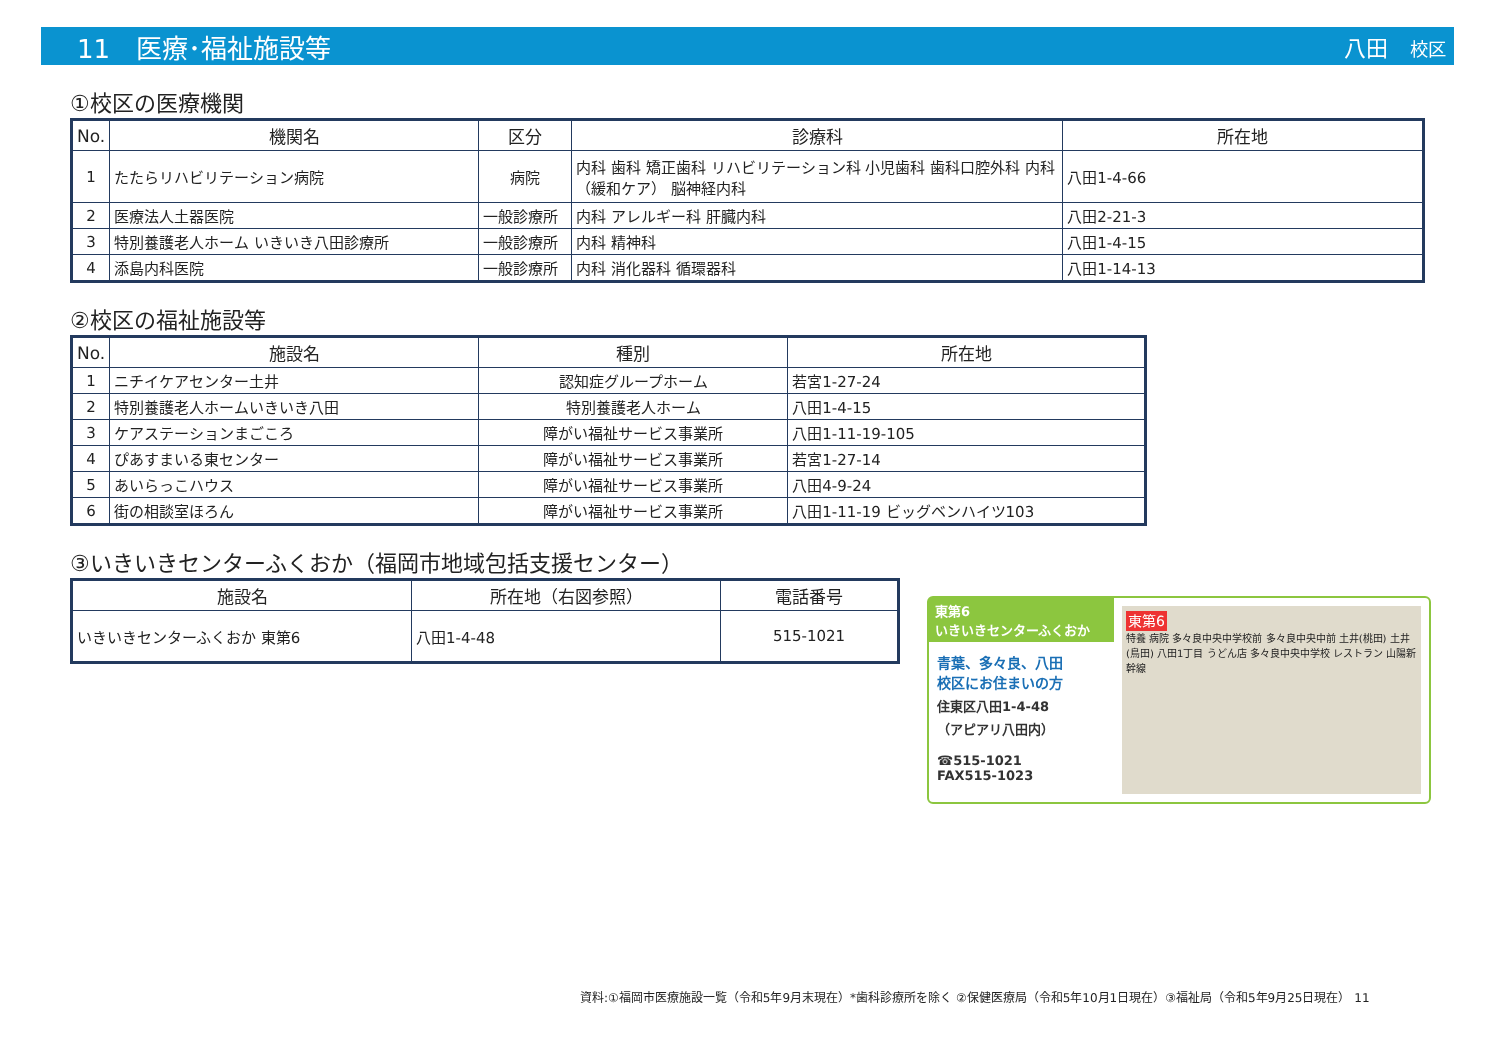11　医療･福祉施設等 八田　校区
①校区の医療機関
| No. | 機関名 | 区分 | 診療科 | 所在地 |
| --- | --- | --- | --- | --- |
| 1 | たたらリハビリテーション病院 | 病院 | 内科 歯科 矯正歯科 リハビリテーション科 小児歯科 歯科口腔外科 内科（緩和ケア） 脳神経内科 | 八田1-4-66 |
| 2 | 医療法人土器医院 | 一般診療所 | 内科 アレルギー科 肝臓内科 | 八田2-21-3 |
| 3 | 特別養護老人ホーム いきいき八田診療所 | 一般診療所 | 内科 精神科 | 八田1-4-15 |
| 4 | 添島内科医院 | 一般診療所 | 内科 消化器科 循環器科 | 八田1-14-13 |
②校区の福祉施設等
| No. | 施設名 | 種別 | 所在地 |
| --- | --- | --- | --- |
| 1 | ニチイケアセンター土井 | 認知症グループホーム | 若宮1-27-24 |
| 2 | 特別養護老人ホームいきいき八田 | 特別養護老人ホーム | 八田1-4-15 |
| 3 | ケアステーションまごころ | 障がい福祉サービス事業所 | 八田1-11-19-105 |
| 4 | ぴあすまいる東センター | 障がい福祉サービス事業所 | 若宮1-27-14 |
| 5 | あいらっこハウス | 障がい福祉サービス事業所 | 八田4-9-24 |
| 6 | 街の相談室ほろん | 障がい福祉サービス事業所 | 八田1-11-19 ビッグベンハイツ103 |
③いきいきセンターふくおか（福岡市地域包括支援センター）
| 施設名 | 所在地（右図参照） | 電話番号 |
| --- | --- | --- |
| いきいきセンターふくおか 東第6 | 八田1-4-48 | 515-1021 |
東第6
いきいきセンターふくおか
青葉、多々良、八田
校区にお住まいの方
住東区八田1-4-48
（アピアリ八田内）
☎515-1021
FAX515-1023
東第6
特養 病院 多々良中央中学校前 多々良中央中前 土井(桃田) 土井(鳥田) 八田1丁目 うどん店 多々良中央中学校 レストラン 山陽新幹線
資料:①福岡市医療施設一覧（令和5年9月末現在）*歯科診療所を除く ②保健医療局（令和5年10月1日現在）③福祉局（令和5年9月25日現在） 11